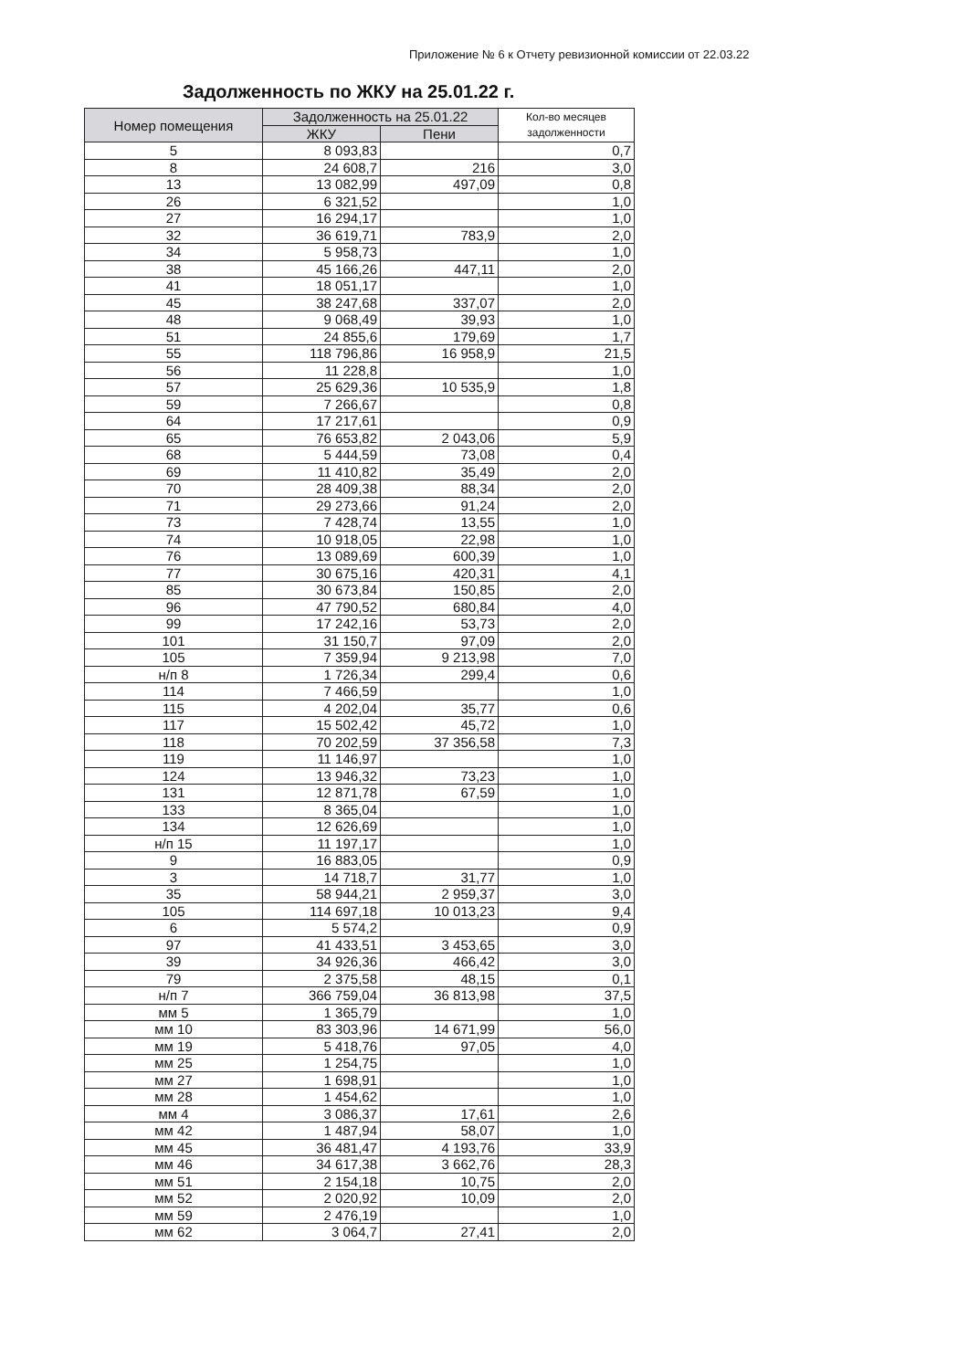Приложение № 6 к Отчету ревизионной комиссии от 22.03.22
Задолженность по ЖКУ на 25.01.22 г.
| Номер помещения | Задолженность на 25.01.22 | | Кол-во месяцев задолженности |
| --- | --- | --- | --- |
| | ЖКУ | Пени | |
| 5 | 8 093,83 | | 0,7 |
| 8 | 24 608,7 | 216 | 3,0 |
| 13 | 13 082,99 | 497,09 | 0,8 |
| 26 | 6 321,52 | | 1,0 |
| 27 | 16 294,17 | | 1,0 |
| 32 | 36 619,71 | 783,9 | 2,0 |
| 34 | 5 958,73 | | 1,0 |
| 38 | 45 166,26 | 447,11 | 2,0 |
| 41 | 18 051,17 | | 1,0 |
| 45 | 38 247,68 | 337,07 | 2,0 |
| 48 | 9 068,49 | 39,93 | 1,0 |
| 51 | 24 855,6 | 179,69 | 1,7 |
| 55 | 118 796,86 | 16 958,9 | 21,5 |
| 56 | 11 228,8 | | 1,0 |
| 57 | 25 629,36 | 10 535,9 | 1,8 |
| 59 | 7 266,67 | | 0,8 |
| 64 | 17 217,61 | | 0,9 |
| 65 | 76 653,82 | 2 043,06 | 5,9 |
| 68 | 5 444,59 | 73,08 | 0,4 |
| 69 | 11 410,82 | 35,49 | 2,0 |
| 70 | 28 409,38 | 88,34 | 2,0 |
| 71 | 29 273,66 | 91,24 | 2,0 |
| 73 | 7 428,74 | 13,55 | 1,0 |
| 74 | 10 918,05 | 22,98 | 1,0 |
| 76 | 13 089,69 | 600,39 | 1,0 |
| 77 | 30 675,16 | 420,31 | 4,1 |
| 85 | 30 673,84 | 150,85 | 2,0 |
| 96 | 47 790,52 | 680,84 | 4,0 |
| 99 | 17 242,16 | 53,73 | 2,0 |
| 101 | 31 150,7 | 97,09 | 2,0 |
| 105 | 7 359,94 | 9 213,98 | 7,0 |
| н/п 8 | 1 726,34 | 299,4 | 0,6 |
| 114 | 7 466,59 | | 1,0 |
| 115 | 4 202,04 | 35,77 | 0,6 |
| 117 | 15 502,42 | 45,72 | 1,0 |
| 118 | 70 202,59 | 37 356,58 | 7,3 |
| 119 | 11 146,97 | | 1,0 |
| 124 | 13 946,32 | 73,23 | 1,0 |
| 131 | 12 871,78 | 67,59 | 1,0 |
| 133 | 8 365,04 | | 1,0 |
| 134 | 12 626,69 | | 1,0 |
| н/п 15 | 11 197,17 | | 1,0 |
| 9 | 16 883,05 | | 0,9 |
| 3 | 14 718,7 | 31,77 | 1,0 |
| 35 | 58 944,21 | 2 959,37 | 3,0 |
| 105 | 114 697,18 | 10 013,23 | 9,4 |
| 6 | 5 574,2 | | 0,9 |
| 97 | 41 433,51 | 3 453,65 | 3,0 |
| 39 | 34 926,36 | 466,42 | 3,0 |
| 79 | 2 375,58 | 48,15 | 0,1 |
| н/п 7 | 366 759,04 | 36 813,98 | 37,5 |
| мм 5 | 1 365,79 | | 1,0 |
| мм 10 | 83 303,96 | 14 671,99 | 56,0 |
| мм 19 | 5 418,76 | 97,05 | 4,0 |
| мм 25 | 1 254,75 | | 1,0 |
| мм 27 | 1 698,91 | | 1,0 |
| мм 28 | 1 454,62 | | 1,0 |
| мм 4 | 3 086,37 | 17,61 | 2,6 |
| мм 42 | 1 487,94 | 58,07 | 1,0 |
| мм 45 | 36 481,47 | 4 193,76 | 33,9 |
| мм 46 | 34 617,38 | 3 662,76 | 28,3 |
| мм 51 | 2 154,18 | 10,75 | 2,0 |
| мм 52 | 2 020,92 | 10,09 | 2,0 |
| мм 59 | 2 476,19 | | 1,0 |
| мм 62 | 3 064,7 | 27,41 | 2,0 |